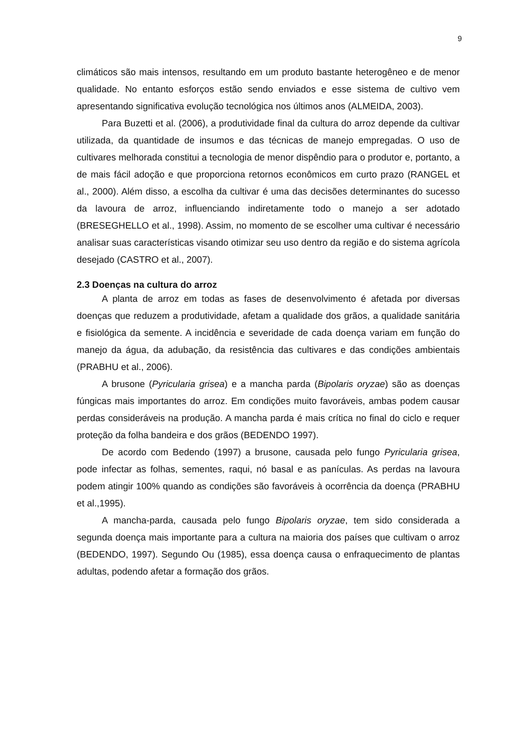9
climáticos são mais intensos, resultando em um produto bastante heterogêneo e de menor qualidade. No entanto esforços estão sendo enviados e esse sistema de cultivo vem apresentando significativa evolução tecnológica nos últimos anos (ALMEIDA, 2003).
Para Buzetti et al. (2006), a produtividade final da cultura do arroz depende da cultivar utilizada, da quantidade de insumos e das técnicas de manejo empregadas. O uso de cultivares melhorada constitui a tecnologia de menor dispêndio para o produtor e, portanto, a de mais fácil adoção e que proporciona retornos econômicos em curto prazo (RANGEL et al., 2000). Além disso, a escolha da cultivar é uma das decisões determinantes do sucesso da lavoura de arroz, influenciando indiretamente todo o manejo a ser adotado (BRESEGHELLO et al., 1998). Assim, no momento de se escolher uma cultivar é necessário analisar suas características visando otimizar seu uso dentro da região e do sistema agrícola desejado (CASTRO et al., 2007).
2.3 Doenças na cultura do arroz
A planta de arroz em todas as fases de desenvolvimento é afetada por diversas doenças que reduzem a produtividade, afetam a qualidade dos grãos, a qualidade sanitária e fisiológica da semente. A incidência e severidade de cada doença variam em função do manejo da água, da adubação, da resistência das cultivares e das condições ambientais (PRABHU et al., 2006).
A brusone (Pyricularia grisea) e a mancha parda (Bipolaris oryzae) são as doenças fúngicas mais importantes do arroz. Em condições muito favoráveis, ambas podem causar perdas consideráveis na produção. A mancha parda é mais crítica no final do ciclo e requer proteção da folha bandeira e dos grãos (BEDENDO 1997).
De acordo com Bedendo (1997) a brusone, causada pelo fungo Pyricularia grisea, pode infectar as folhas, sementes, raqui, nó basal e as panículas. As perdas na lavoura podem atingir 100% quando as condições são favoráveis à ocorrência da doença (PRABHU et al.,1995).
A mancha-parda, causada pelo fungo Bipolaris oryzae, tem sido considerada a segunda doença mais importante para a cultura na maioria dos países que cultivam o arroz (BEDENDO, 1997). Segundo Ou (1985), essa doença causa o enfraquecimento de plantas adultas, podendo afetar a formação dos grãos.